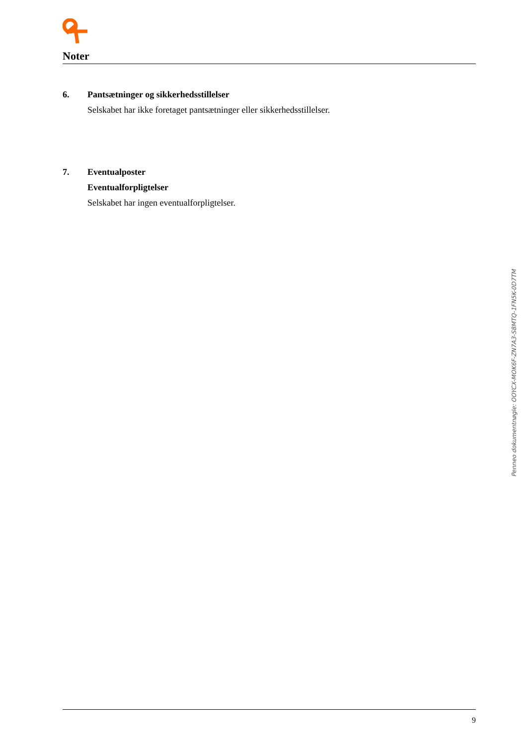Noter
6. Pantsætninger og sikkerhedsstillelser
Selskabet har ikke foretaget pantsætninger eller sikkerhedsstillelser.
7. Eventualposter
Eventualforpligtelser
Selskabet har ingen eventualforpligtelser.
Penneo dokumentnøgle: OOYCX-MOK6F-ZN7A3-S8MTQ-1FN5K-0D7TM
9